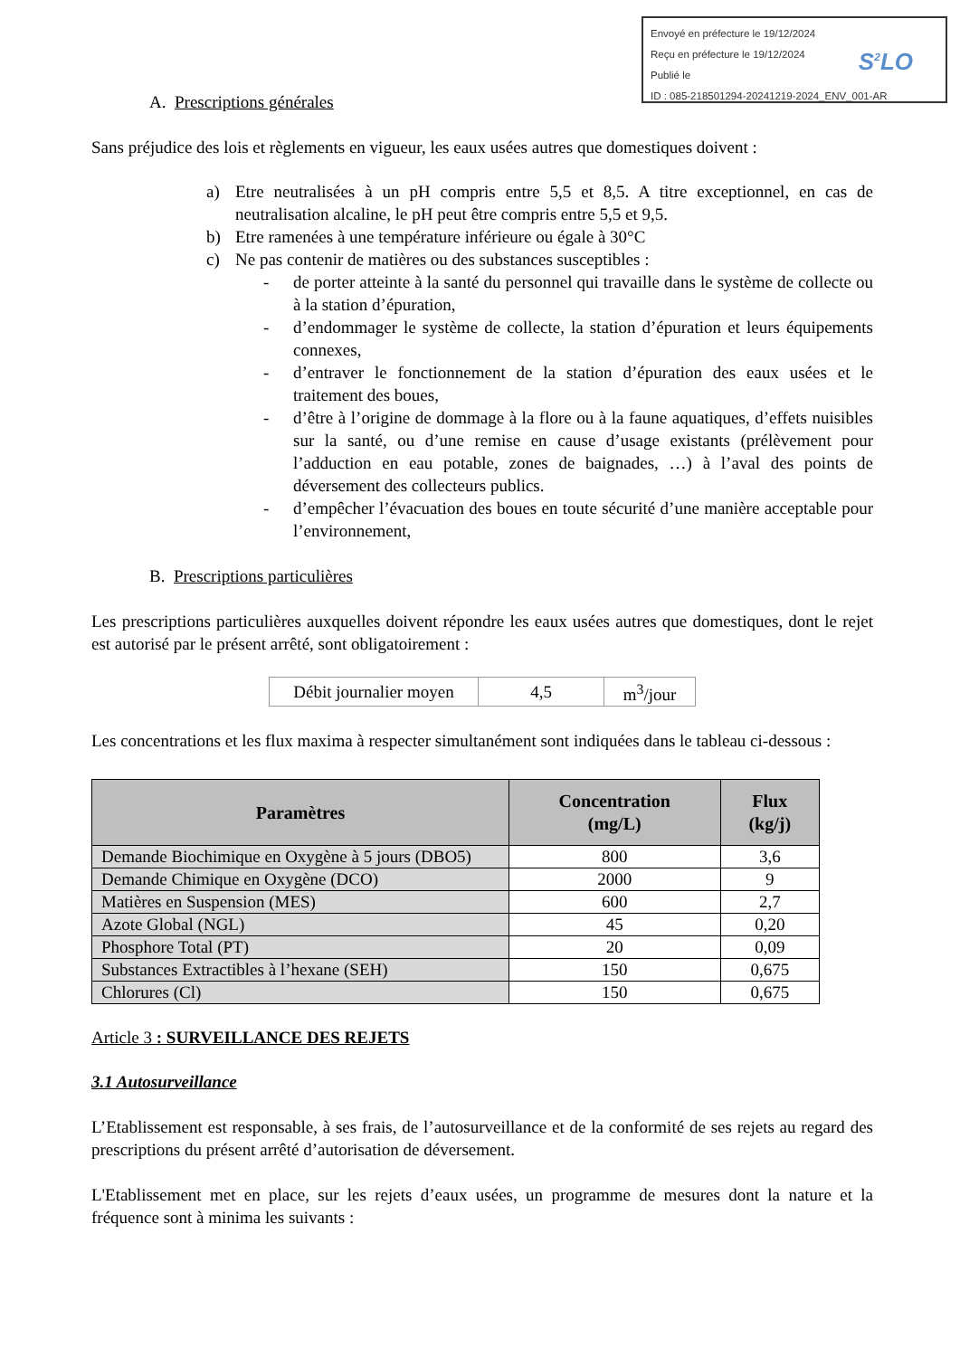Envoyé en préfecture le 19/12/2024
Reçu en préfecture le 19/12/2024
Publié le
ID : 085-218501294-20241219-2024_ENV_001-AR
S<sup>2</sup>LO
A. Prescriptions générales
Sans préjudice des lois et règlements en vigueur, les eaux usées autres que domestiques doivent :
a) Etre neutralisées à un pH compris entre 5,5 et 8,5. A titre exceptionnel, en cas de neutralisation alcaline, le pH peut être compris entre 5,5 et 9,5.
b) Etre ramenées à une température inférieure ou égale à 30°C
c) Ne pas contenir de matières ou des substances susceptibles :
- de porter atteinte à la santé du personnel qui travaille dans le système de collecte ou à la station d’épuration,
- d’endommager le système de collecte, la station d’épuration et leurs équipements connexes,
- d’entraver le fonctionnement de la station d’épuration des eaux usées et le traitement des boues,
- d’être à l’origine de dommage à la flore ou à la faune aquatiques, d’effets nuisibles sur la santé, ou d’une remise en cause d’usage existants (prélèvement pour l’adduction en eau potable, zones de baignades, …) à l’aval des points de déversement des collecteurs publics.
- d’empêcher l’évacuation des boues en toute sécurité d’une manière acceptable pour l’environnement,
B. Prescriptions particulières
Les prescriptions particulières auxquelles doivent répondre les eaux usées autres que domestiques, dont le rejet est autorisé par le présent arrêté, sont obligatoirement :
| Débit journalier moyen | 4,5 | m<sup>3</sup>/jour |
Les concentrations et les flux maxima à respecter simultanément sont indiquées dans le tableau ci-dessous :
| Paramètres | Concentration (mg/L) | Flux (kg/j) |
| --- | --- | --- |
| Demande Biochimique en Oxygène à 5 jours (DBO5) | 800 | 3,6 |
| Demande Chimique en Oxygène (DCO) | 2000 | 9 |
| Matières en Suspension (MES) | 600 | 2,7 |
| Azote Global (NGL) | 45 | 0,20 |
| Phosphore Total (PT) | 20 | 0,09 |
| Substances Extractibles à l’hexane (SEH) | 150 | 0,675 |
| Chlorures (Cl) | 150 | 0,675 |
Article 3 : SURVEILLANCE DES REJETS
3.1 Autosurveillance
L’Etablissement est responsable, à ses frais, de l’autosurveillance et de la conformité de ses rejets au regard des prescriptions du présent arrêté d’autorisation de déversement.
L'Etablissement met en place, sur les rejets d’eaux usées, un programme de mesures dont la nature et la fréquence sont à minima les suivants :